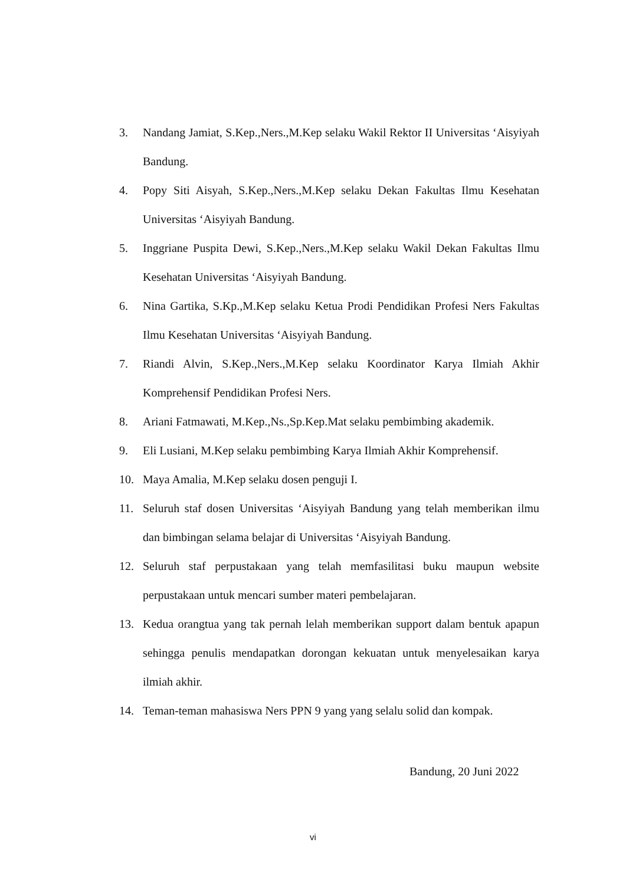3. Nandang Jamiat, S.Kep.,Ners.,M.Kep selaku Wakil Rektor II Universitas ‘Aisyiyah Bandung.
4. Popy Siti Aisyah, S.Kep.,Ners.,M.Kep selaku Dekan Fakultas Ilmu Kesehatan Universitas ‘Aisyiyah Bandung.
5. Inggriane Puspita Dewi, S.Kep.,Ners.,M.Kep selaku Wakil Dekan Fakultas Ilmu Kesehatan Universitas ‘Aisyiyah Bandung.
6. Nina Gartika, S.Kp.,M.Kep selaku Ketua Prodi Pendidikan Profesi Ners Fakultas Ilmu Kesehatan Universitas ‘Aisyiyah Bandung.
7. Riandi Alvin, S.Kep.,Ners.,M.Kep selaku Koordinator Karya Ilmiah Akhir Komprehensif Pendidikan Profesi Ners.
8. Ariani Fatmawati, M.Kep.,Ns.,Sp.Kep.Mat selaku pembimbing akademik.
9. Eli Lusiani, M.Kep selaku pembimbing Karya Ilmiah Akhir Komprehensif.
10. Maya Amalia, M.Kep selaku dosen penguji I.
11. Seluruh staf dosen Universitas ‘Aisyiyah Bandung yang telah memberikan ilmu dan bimbingan selama belajar di Universitas ‘Aisyiyah Bandung.
12. Seluruh staf perpustakaan yang telah memfasilitasi buku maupun website perpustakaan untuk mencari sumber materi pembelajaran.
13. Kedua orangtua yang tak pernah lelah memberikan support dalam bentuk apapun sehingga penulis mendapatkan dorongan kekuatan untuk menyelesaikan karya ilmiah akhir.
14. Teman-teman mahasiswa Ners PPN 9 yang yang selalu solid dan kompak.
Bandung, 20 Juni 2022
vi